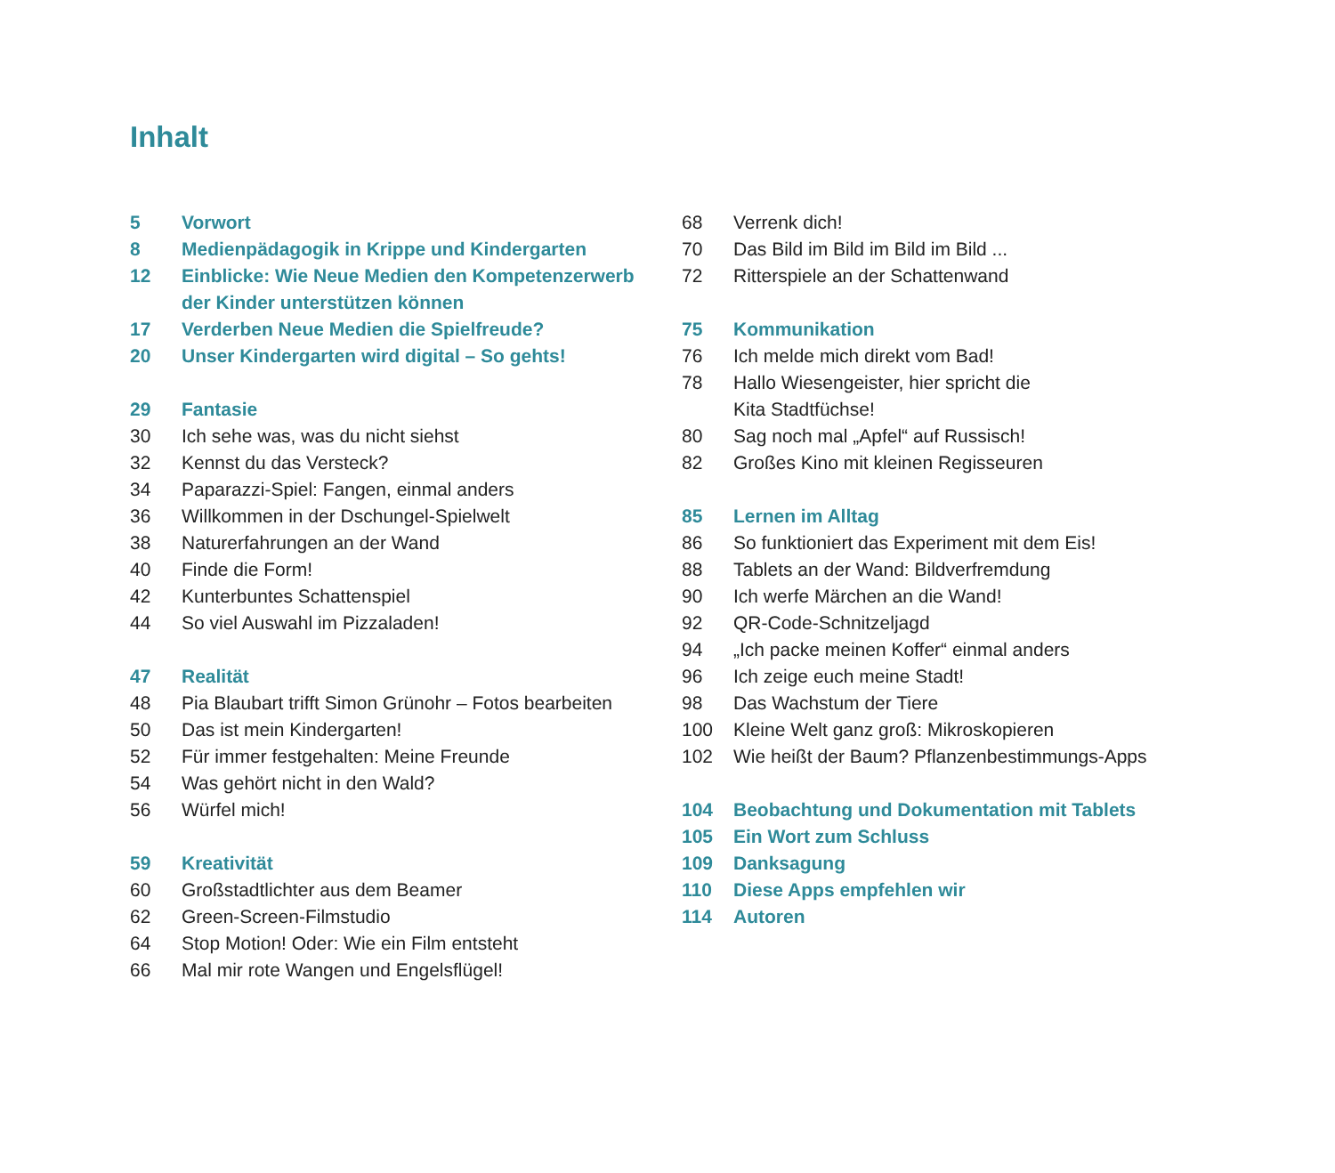Inhalt
5 Vorwort
8 Medienpädagogik in Krippe und Kindergarten
12 Einblicke: Wie Neue Medien den Kompetenzerwerb
der Kinder unterstützen können
17 Verderben Neue Medien die Spielfreude?
20 Unser Kindergarten wird digital – So gehts!
29 Fantasie
30 Ich sehe was, was du nicht siehst
32 Kennst du das Versteck?
34 Paparazzi-Spiel: Fangen, einmal anders
36 Willkommen in der Dschungel-Spielwelt
38 Naturerfahrungen an der Wand
40 Finde die Form!
42 Kunterbuntes Schattenspiel
44 So viel Auswahl im Pizzaladen!
47 Realität
48 Pia Blaubart trifft Simon Grünohr – Fotos bearbeiten
50 Das ist mein Kindergarten!
52 Für immer festgehalten: Meine Freunde
54 Was gehört nicht in den Wald?
56 Würfel mich!
59 Kreativität
60 Großstadtlichter aus dem Beamer
62 Green-Screen-Filmstudio
64 Stop Motion! Oder: Wie ein Film entsteht
66 Mal mir rote Wangen und Engelsflügel!
68 Verrenk dich!
70 Das Bild im Bild im Bild im Bild ...
72 Ritterspiele an der Schattenwand
75 Kommunikation
76 Ich melde mich direkt vom Bad!
78 Hallo Wiesengeister, hier spricht die
Kita Stadtfüchse!
80 Sag noch mal „Apfel“ auf Russisch!
82 Großes Kino mit kleinen Regisseuren
85 Lernen im Alltag
86 So funktioniert das Experiment mit dem Eis!
88 Tablets an der Wand: Bildverfremdung
90 Ich werfe Märchen an die Wand!
92 QR-Code-Schnitzeljagd
94 „Ich packe meinen Koffer“ einmal anders
96 Ich zeige euch meine Stadt!
98 Das Wachstum der Tiere
100 Kleine Welt ganz groß: Mikroskopieren
102 Wie heißt der Baum? Pflanzenbestimmungs-Apps
104 Beobachtung und Dokumentation mit Tablets
105 Ein Wort zum Schluss
109 Danksagung
110 Diese Apps empfehlen wir
114 Autoren